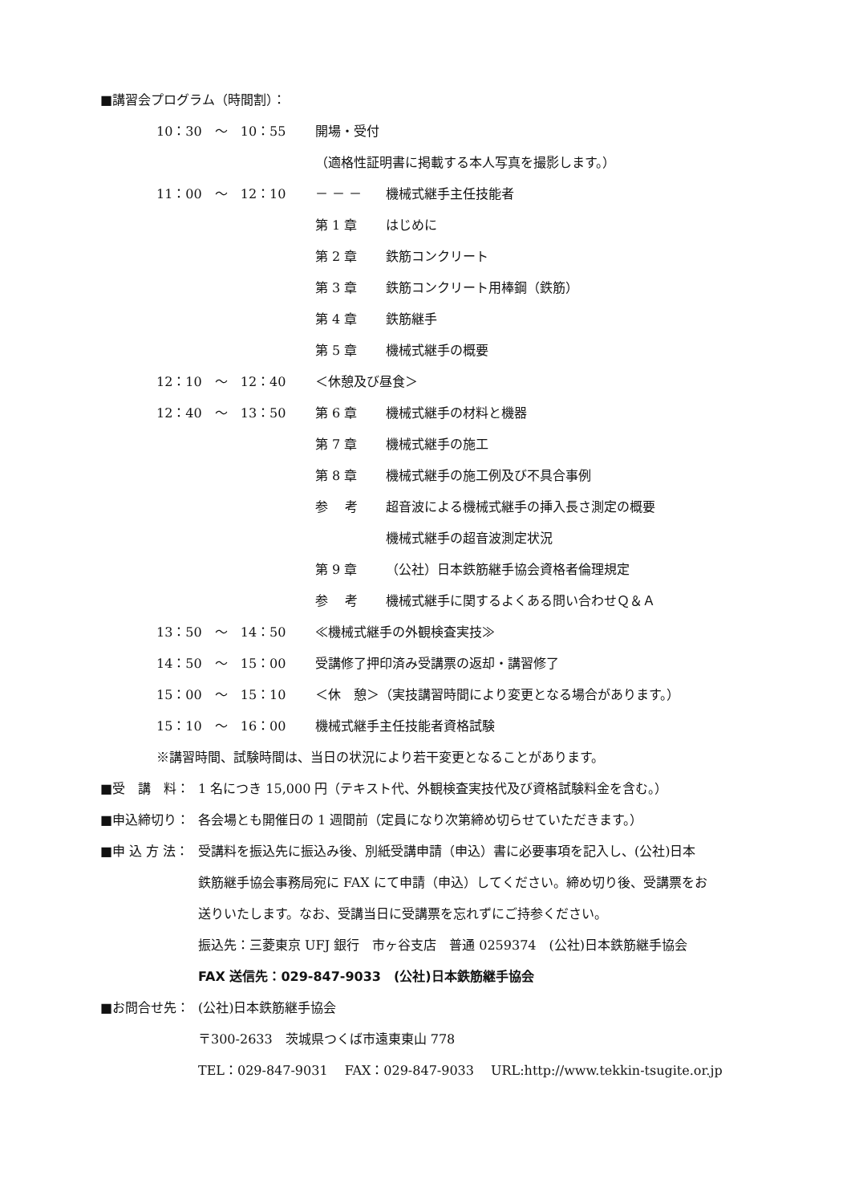■講習会プログラム（時間割）：
10：30　～　10：55 開場・受付
（適格性証明書に掲載する本人写真を撮影します。）
11：00　～　12：10 － － － 機械式継手主任技能者
第 1 章 はじめに
第 2 章 鉄筋コンクリート
第 3 章 鉄筋コンクリート用棒鋼（鉄筋）
第 4 章 鉄筋継手
第 5 章 機械式継手の概要
12：10　～　12：40 ＜休憩及び昼食＞
12：40　～　13：50 第 6 章 機械式継手の材料と機器
第 7 章 機械式継手の施工
第 8 章 機械式継手の施工例及び不具合事例
参　 考 超音波による機械式継手の挿入長さ測定の概要
機械式継手の超音波測定状況
第 9 章 （公社）日本鉄筋継手協会資格者倫理規定
参　 考 機械式継手に関するよくある問い合わせＱ＆Ａ
13：50　～　14：50 ≪機械式継手の外観検査実技≫
14：50　～　15：00 受講修了押印済み受講票の返却・講習修了
15：00　～　15：10 ＜休　憩＞（実技講習時間により変更となる場合があります。）
15：10　～　16：00 機械式継手主任技能者資格試験
※講習時間、試験時間は、当日の状況により若干変更となることがあります。
■受　講　料： 1 名につき 15,000 円（テキスト代、外観検査実技代及び資格試験料金を含む。）
■申込締切り： 各会場とも開催日の 1 週間前（定員になり次第締め切らせていただきます。）
■申 込 方 法： 受講料を振込先に振込み後、別紙受講申請（申込）書に必要事項を記入し、(公社)日本
鉄筋継手協会事務局宛に FAX にて申請（申込）してください。締め切り後、受講票をお
送りいたします。なお、受講当日に受講票を忘れずにご持参ください。
振込先：三菱東京 UFJ 銀行　市ヶ谷支店　普通 0259374　(公社)日本鉄筋継手協会
FAX 送信先：029-847-9033　(公社)日本鉄筋継手協会
■お問合せ先： (公社)日本鉄筋継手協会
〒300-2633　茨城県つくば市遠東東山 778
TEL：029-847-9031　 FAX：029-847-9033　 URL:http://www.tekkin-tsugite.or.jp